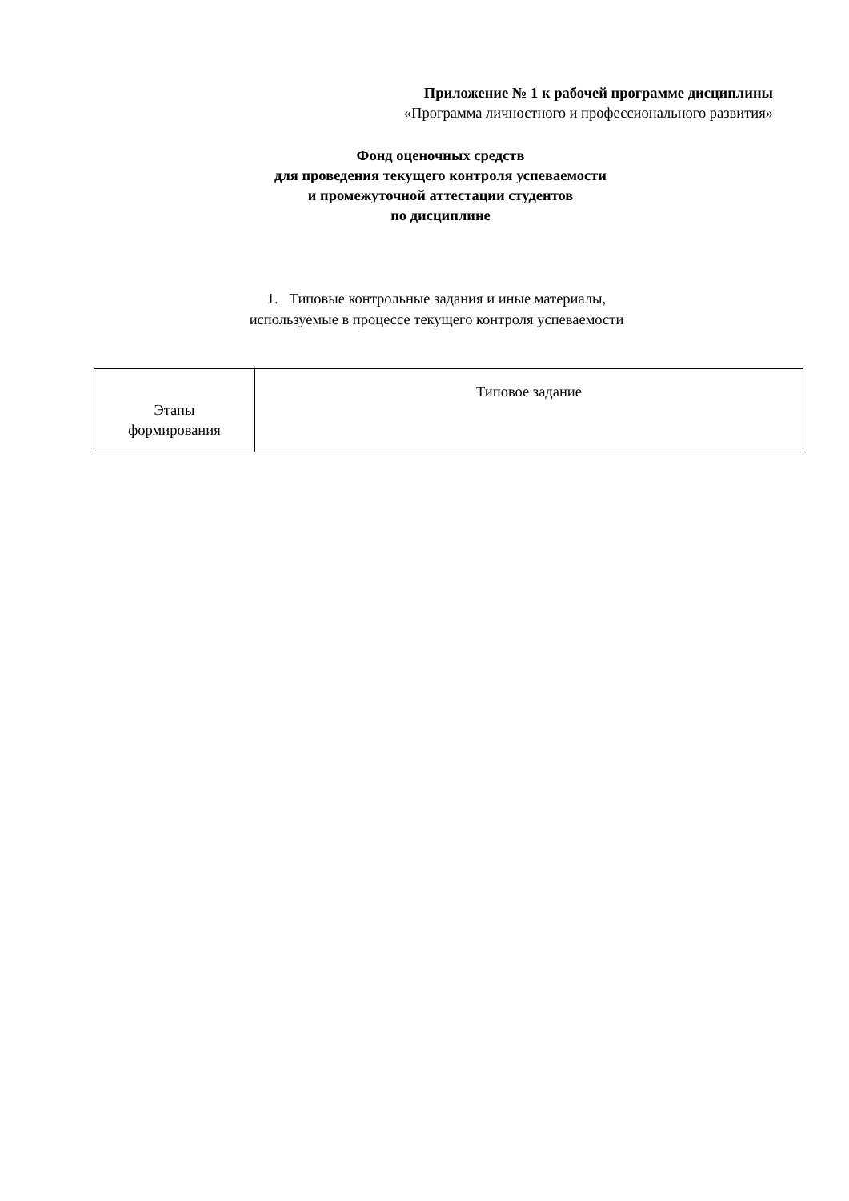Приложение № 1 к рабочей программе дисциплины
«Программа личностного и профессионального развития»
Фонд оценочных средств
для проведения текущего контроля успеваемости
и промежуточной аттестации студентов
по дисциплине
1. Типовые контрольные задания и иные материалы,
используемые в процессе текущего контроля успеваемости
| Этапы формирования | Типовое задание |
| --- | --- |